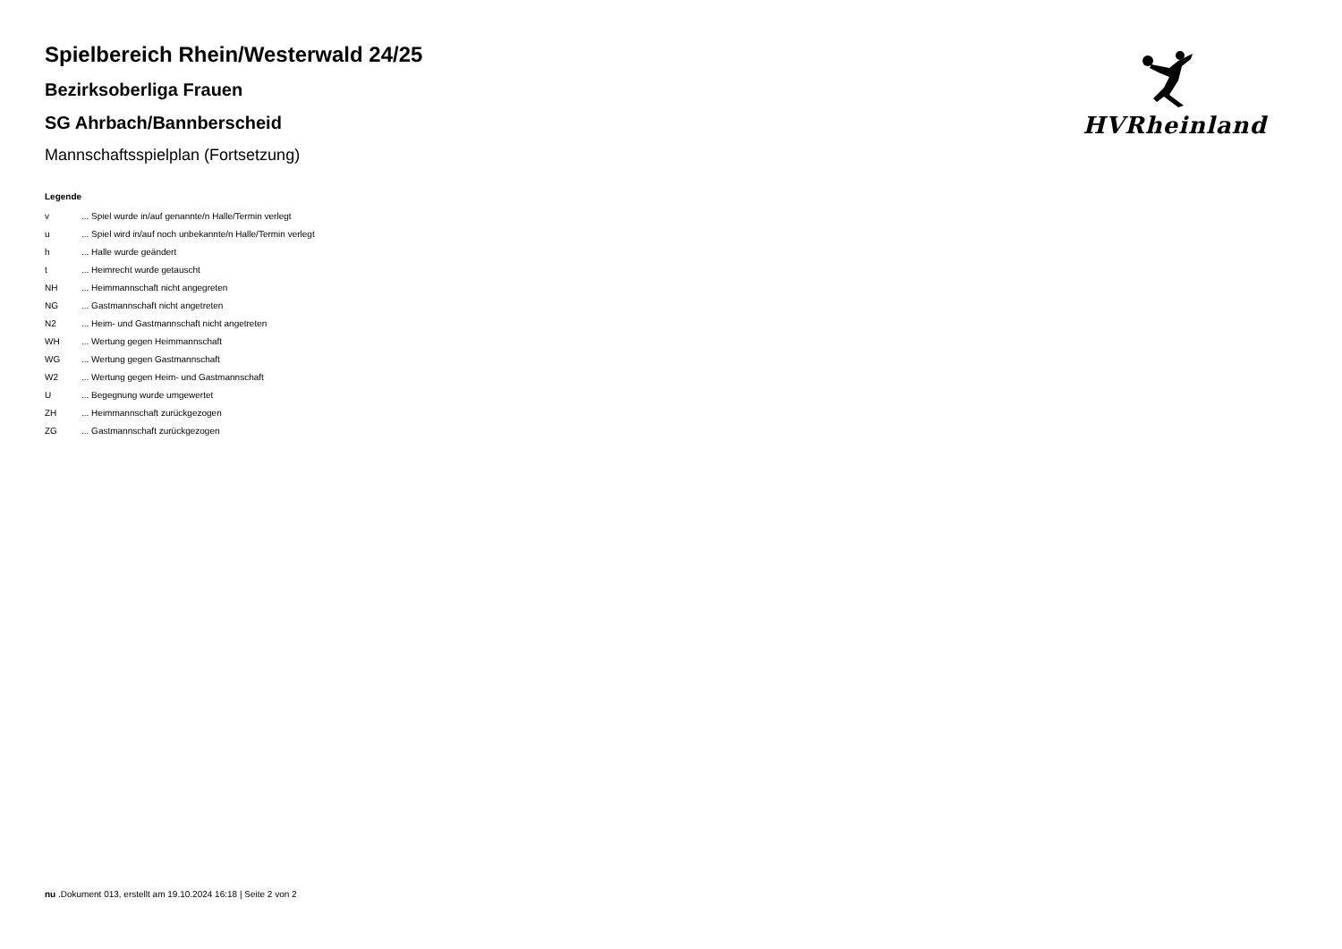HVRheinland
Spielbereich Rhein/Westerwald 24/25
Bezirksoberliga Frauen
SG Ahrbach/Bannberscheid
Mannschaftsspielplan (Fortsetzung)
Legende
| v | ... Spiel wurde in/auf genannte/n Halle/Termin verlegt |
| u | ... Spiel wird in/auf noch unbekannte/n Halle/Termin verlegt |
| h | ... Halle wurde geändert |
| t | ... Heimrecht wurde getauscht |
| NH | ... Heimmannschaft nicht angegreten |
| NG | ... Gastmannschaft nicht angetreten |
| N2 | ... Heim- und Gastmannschaft nicht angetreten |
| WH | ... Wertung gegen Heimmannschaft |
| WG | ... Wertung gegen Gastmannschaft |
| W2 | ... Wertung gegen Heim- und Gastmannschaft |
| U | ... Begegnung wurde umgewertet |
| ZH | ... Heimmannschaft zurückgezogen |
| ZG | ... Gastmannschaft zurückgezogen |
nu .Dokument 013, erstellt am 19.10.2024 16:18 | Seite 2 von 2